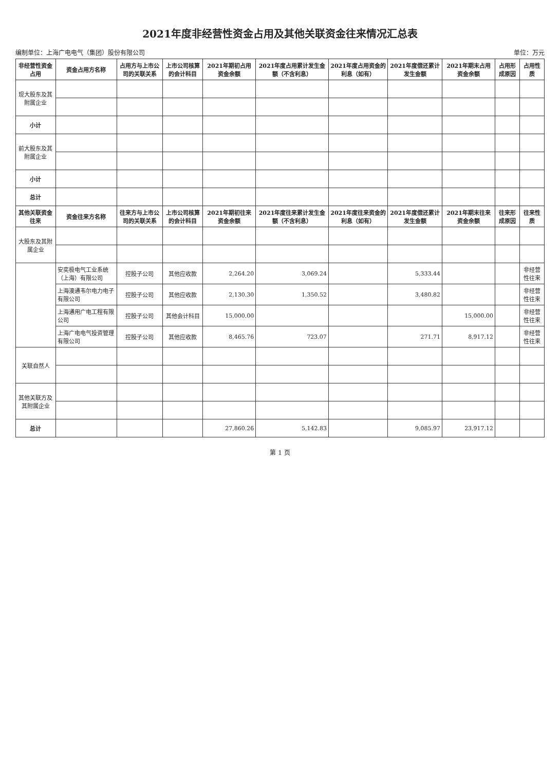2021年度非经营性资金占用及其他关联资金往来情况汇总表
编制单位：上海广电电气（集团）股份有限公司 单位：万元
| 非经营性资金占用 | 资金占用方名称 | 占用方与上市公司的关联关系 | 上市公司核算的会计科目 | 2021年期初占用资金余额 | 2021年度占用累计发生金额（不含利息） | 2021年度占用资金的利息（如有） | 2021年度偿还累计发生金额 | 2021年期末占用资金余额 | 占用形成原因 | 占用性质 |
| --- | --- | --- | --- | --- | --- | --- | --- | --- | --- | --- |
| 现大股东及其附属企业 | | | | | | | | | | |
| 小计 | | | | | | | | | | |
| 前大股东及其附属企业 | | | | | | | | | | |
| 小计 | | | | | | | | | | |
| 总计 | | | | | | | | | | |
| 其他关联资金往来 | 资金往来方名称 | 往来方与上市公司的关联关系 | 上市公司核算的会计科目 | 2021年期初往来资金余额 | 2021年度往来累计发生金额（不含利息） | 2021年度往来资金的利息（如有） | 2021年度偿还累计发生金额 | 2021年期末往来资金余额 | 往来形成原因 | 往来性质 |
| 大股东及其附属企业 | | | | | | | | | | |
| | 安奕极电气工业系统（上海）有限公司 | 控股子公司 | 其他应收款 | 2,264.20 | 3,069.24 | | 5,333.44 | | | 非经营性往来 |
| | 上海澳通韦尔电力电子有限公司 | 控股子公司 | 其他应收款 | 2,130.30 | 1,350.52 | | 3,480.82 | | | 非经营性往来 |
| | 上海通用广电工程有限公司 | 控股子公司 | 其他会计科目 | 15,000.00 | | | | 15,000.00 | | 非经营性往来 |
| | 上海广电电气投资管理有限公司 | 控股子公司 | 其他应收款 | 8,465.76 | 723.07 | | 271.71 | 8,917.12 | | 非经营性往来 |
| 关联自然人 | | | | | | | | | | |
| 其他关联方及其附属企业 | | | | | | | | | | |
| 总计 | | | | 27,860.26 | 5,142.83 | | 9,085.97 | 23,917.12 | | |
第 1 页